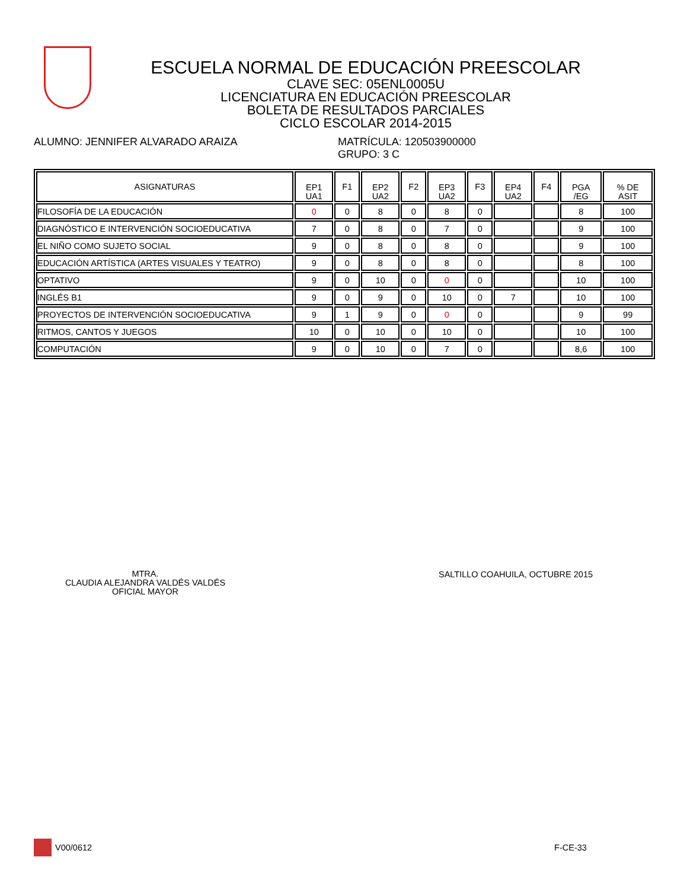ESCUELA NORMAL DE EDUCACIÓN PREESCOLAR
CLAVE SEC: 05ENL0005U
LICENCIATURA EN EDUCACIÓN PREESCOLAR
BOLETA DE RESULTADOS PARCIALES
CICLO ESCOLAR 2014-2015
ALUMNO: JENNIFER ALVARADO ARAIZA MATRÍCULA: 120503900000
GRUPO: 3 C
| ASIGNATURAS | EP1 UA1 | F1 | EP2 UA2 | F2 | EP3 UA2 | F3 | EP4 UA2 | F4 | PGA /EG | % DE ASIT |
| --- | --- | --- | --- | --- | --- | --- | --- | --- | --- | --- |
| FILOSOFÍA DE LA EDUCACIÓN | 0 | 0 | 8 | 0 | 8 | 0 | | | 8 | 100 |
| DIAGNÓSTICO E INTERVENCIÓN SOCIOEDUCATIVA | 7 | 0 | 8 | 0 | 7 | 0 | | | 9 | 100 |
| EL NIÑO COMO SUJETO SOCIAL | 9 | 0 | 8 | 0 | 8 | 0 | | | 9 | 100 |
| EDUCACIÓN ARTÍSTICA (ARTES VISUALES Y TEATRO) | 9 | 0 | 8 | 0 | 8 | 0 | | | 8 | 100 |
| OPTATIVO | 9 | 0 | 10 | 0 | 0 | 0 | | | 10 | 100 |
| INGLÉS B1 | 9 | 0 | 9 | 0 | 10 | 0 | 7 | | 10 | 100 |
| PROYECTOS DE INTERVENCIÓN SOCIOEDUCATIVA | 9 | 1 | 9 | 0 | 0 | 0 | | | 9 | 99 |
| RITMOS, CANTOS Y JUEGOS | 10 | 0 | 10 | 0 | 10 | 0 | | | 10 | 100 |
| COMPUTACIÓN | 9 | 0 | 10 | 0 | 7 | 0 | | | 8,6 | 100 |
MTRA.
CLAUDIA ALEJANDRA VALDÉS VALDÉS
OFICIAL MAYOR
SALTILLO COAHUILA, OCTUBRE 2015
V00/0612 F-CE-33